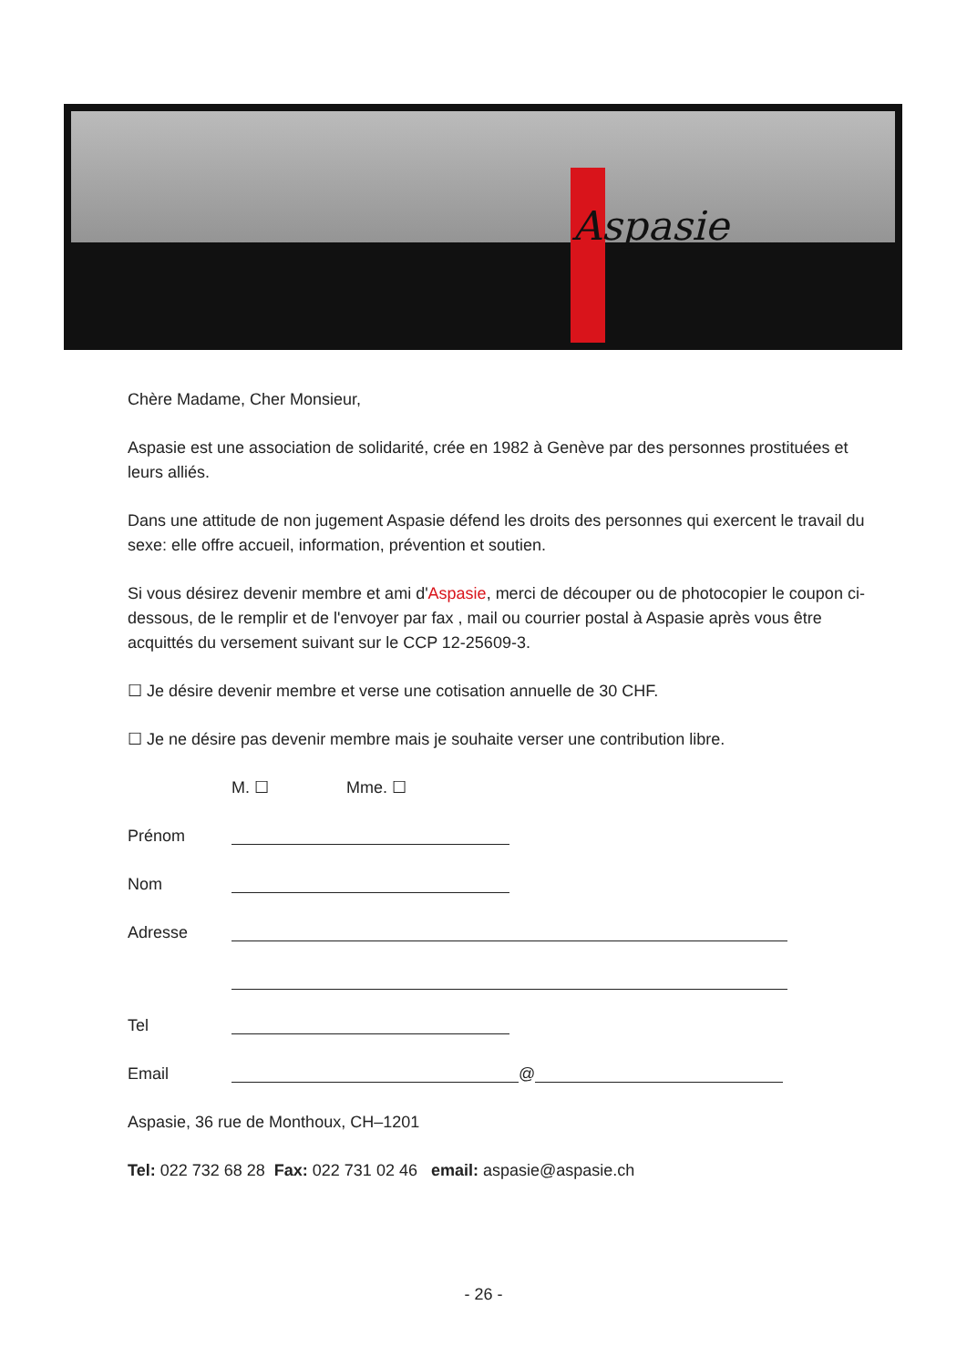Aspasie
Chère Madame, Cher Monsieur,
Aspasie est une association de solidarité, crée en 1982 à Genève par des personnes prostituées et leurs alliés.
Dans une attitude de non jugement Aspasie défend les droits des personnes qui exercent le travail du sexe: elle offre accueil, information, prévention et soutien.
Si vous désirez devenir membre et ami d'Aspasie, merci de découper ou de photocopier le coupon ci-dessous, de le remplir et de l'envoyer par fax , mail ou courrier postal à Aspasie après vous être acquittés du versement suivant sur le CCP 12-25609-3.
☐ Je désire devenir membre et verse une cotisation annuelle de 30 CHF.
☐ Je ne désire pas devenir membre mais je souhaite verser une contribution libre.
M. ☐ Mme. ☐
Prénom
Nom
Adresse
Tel
Email @
Aspasie, 36 rue de Monthoux, CH–1201
Tel: 022 732 68 28 Fax: 022 731 02 46 email: aspasie@aspasie.ch
- 26 -